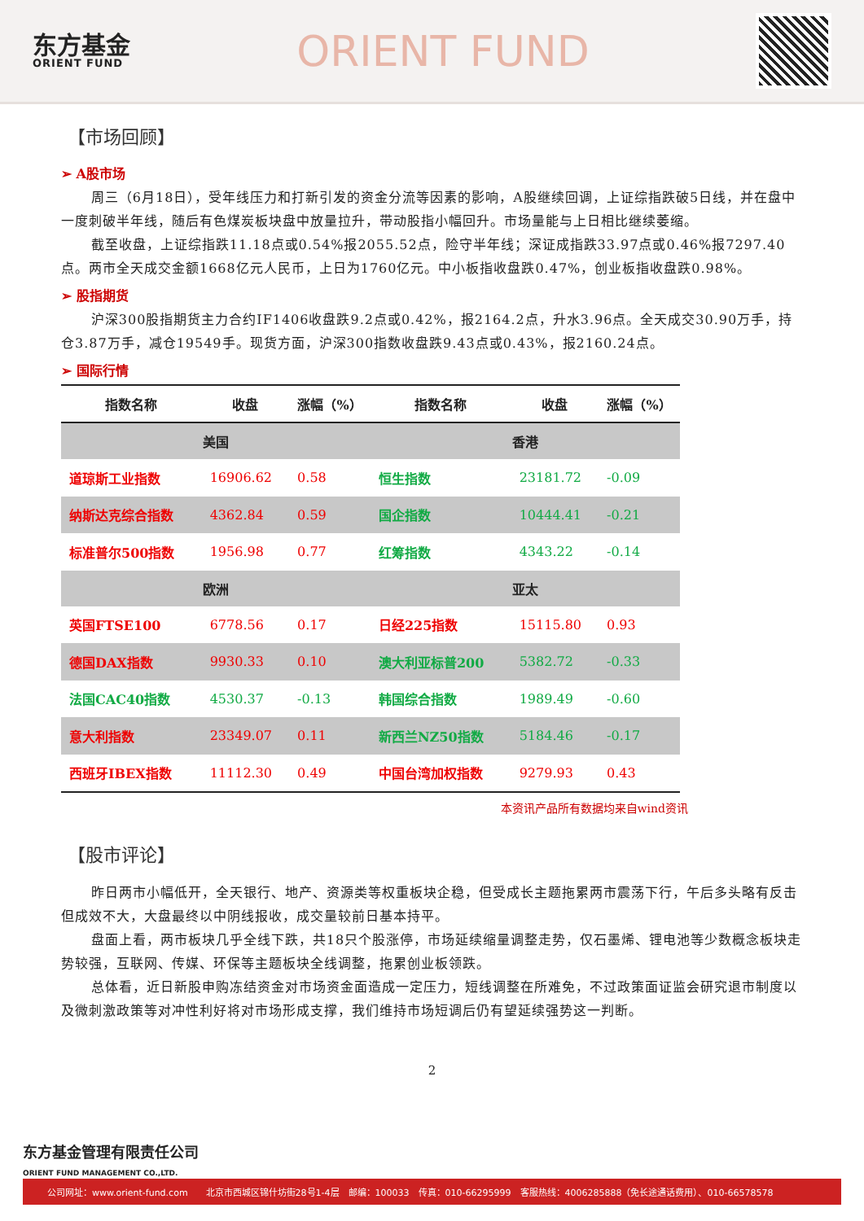东方基金
ORIENT FUND
ORIENT FUND
【市场回顾】
➢ A股市场
周三（6月18日），受年线压力和打新引发的资金分流等因素的影响，A股继续回调，上证综指跌破5日线，并在盘中一度刺破半年线，随后有色煤炭板块盘中放量拉升，带动股指小幅回升。市场量能与上日相比继续萎缩。
截至收盘，上证综指跌11.18点或0.54%报2055.52点，险守半年线；深证成指跌33.97点或0.46%报7297.40点。两市全天成交金额1668亿元人民币，上日为1760亿元。中小板指收盘跌0.47%，创业板指收盘跌0.98%。
➢ 股指期货
沪深300股指期货主力合约IF1406收盘跌9.2点或0.42%，报2164.2点，升水3.96点。全天成交30.90万手，持仓3.87万手，减仓19549手。现货方面，沪深300指数收盘跌9.43点或0.43%，报2160.24点。
➢ 国际行情
| 指数名称 | 收盘 | 涨幅（%） | 指数名称 | 收盘 | 涨幅（%） |
| --- | --- | --- | --- | --- | --- |
| 美国 | | | 香港 | | |
| 道琼斯工业指数 | 16906.62 | 0.58 | 恒生指数 | 23181.72 | -0.09 |
| 纳斯达克综合指数 | 4362.84 | 0.59 | 国企指数 | 10444.41 | -0.21 |
| 标准普尔500指数 | 1956.98 | 0.77 | 红筹指数 | 4343.22 | -0.14 |
| 欧洲 | | | 亚太 | | |
| 英国FTSE100 | 6778.56 | 0.17 | 日经225指数 | 15115.80 | 0.93 |
| 德国DAX指数 | 9930.33 | 0.10 | 澳大利亚标普200 | 5382.72 | -0.33 |
| 法国CAC40指数 | 4530.37 | -0.13 | 韩国综合指数 | 1989.49 | -0.60 |
| 意大利指数 | 23349.07 | 0.11 | 新西兰NZ50指数 | 5184.46 | -0.17 |
| 西班牙IBEX指数 | 11112.30 | 0.49 | 中国台湾加权指数 | 9279.93 | 0.43 |
本资讯产品所有数据均来自wind资讯
【股市评论】
昨日两市小幅低开，全天银行、地产、资源类等权重板块企稳，但受成长主题拖累两市震荡下行，午后多头略有反击但成效不大，大盘最终以中阴线报收，成交量较前日基本持平。
盘面上看，两市板块几乎全线下跌，共18只个股涨停，市场延续缩量调整走势，仅石墨烯、锂电池等少数概念板块走势较强，互联网、传媒、环保等主题板块全线调整，拖累创业板领跌。
总体看，近日新股申购冻结资金对市场资金面造成一定压力，短线调整在所难免，不过政策面证监会研究退市制度以及微刺激政策等对冲性利好将对市场形成支撑，我们维持市场短调后仍有望延续强势这一判断。
2
东方基金管理有限责任公司
ORIENT FUND MANAGEMENT CO.,LTD.
公司网址：www.orient-fund.com　　北京市西城区锦什坊街28号1-4层　邮编：100033　传真：010-66295999　客服热线：4006285888（免长途通话费用）、010-66578578